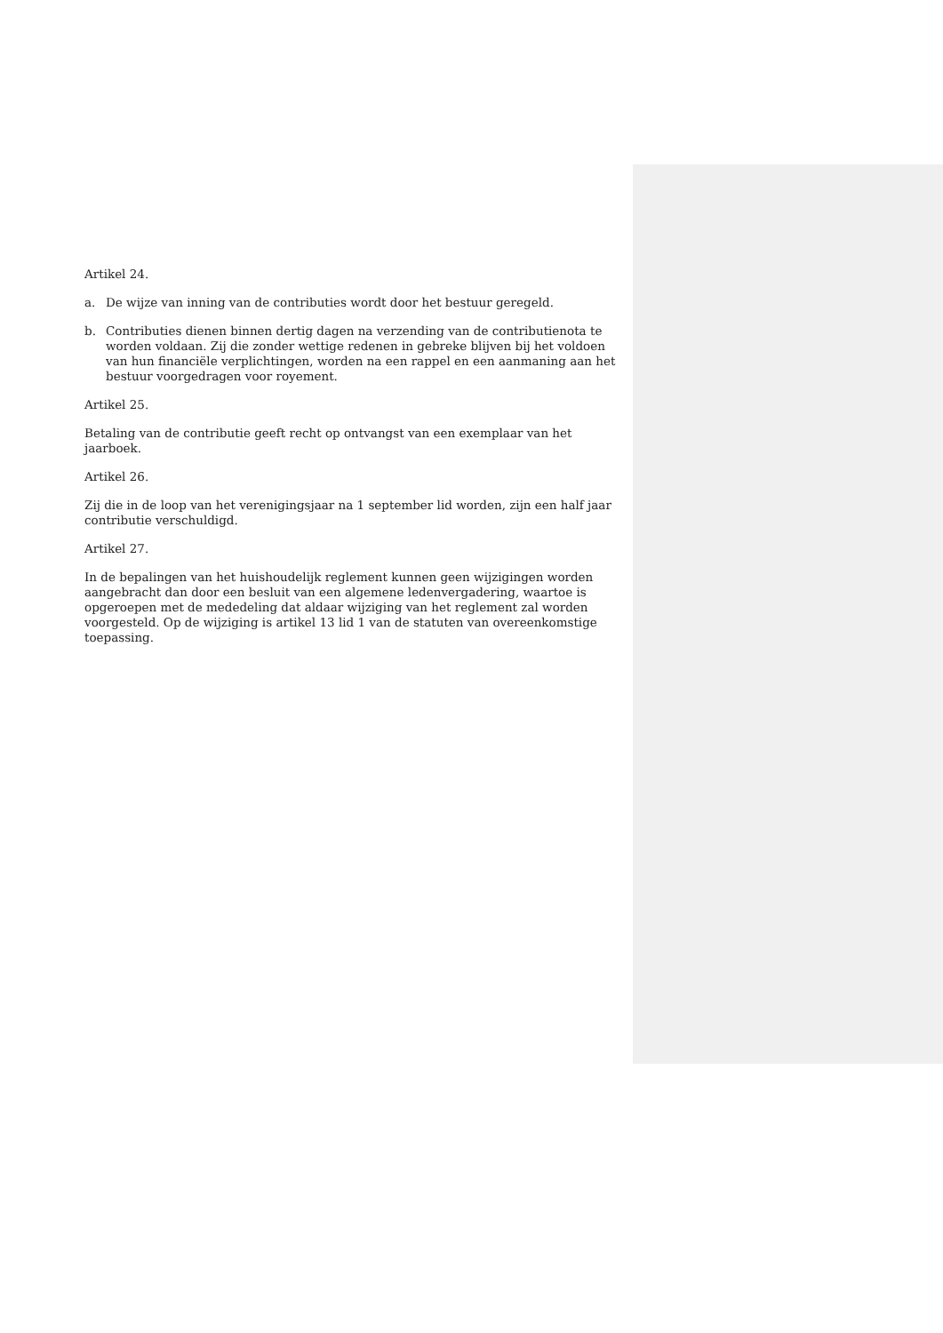Artikel 24.
a. De wijze van inning van de contributies wordt door het bestuur geregeld.
b. Contributies dienen binnen dertig dagen na verzending van de contributienota te worden voldaan. Zij die zonder wettige redenen in gebreke blijven bij het voldoen van hun financiële verplichtingen, worden na een rappel en een aanmaning aan het bestuur voorgedragen voor royement.
Artikel 25.
Betaling van de contributie geeft recht op ontvangst van een exemplaar van het jaarboek.
Artikel 26.
Zij die in de loop van het verenigingsjaar na 1 september lid worden, zijn een half jaar contributie verschuldigd.
Artikel 27.
In de bepalingen van het huishoudelijk reglement kunnen geen wijzigingen worden aangebracht dan door een besluit van een algemene ledenvergadering, waartoe is opgeroepen met de mededeling dat aldaar wijziging van het reglement zal worden voorgesteld. Op de wijziging is artikel 13 lid 1 van de statuten van overeenkomstige toepassing.